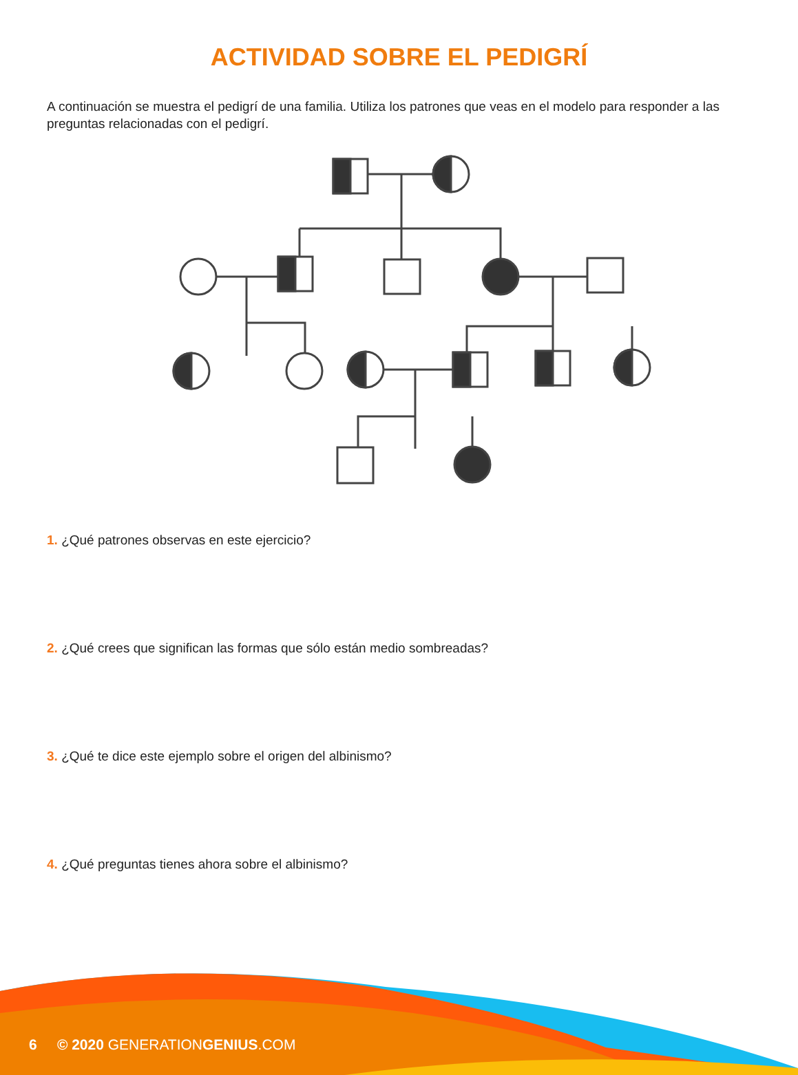ACTIVIDAD SOBRE EL PEDIGRÍ
A continuación se muestra el pedigrí de una familia. Utiliza los patrones que veas en el modelo para responder a las preguntas relacionadas con el pedigrí.
1. ¿Qué patrones observas en este ejercicio?
2. ¿Qué crees que significan las formas que sólo están medio sombreadas?
3. ¿Qué te dice este ejemplo sobre el origen del albinismo?
4. ¿Qué preguntas tienes ahora sobre el albinismo?
6 © 2020 GENERATIONGENIUS.COM